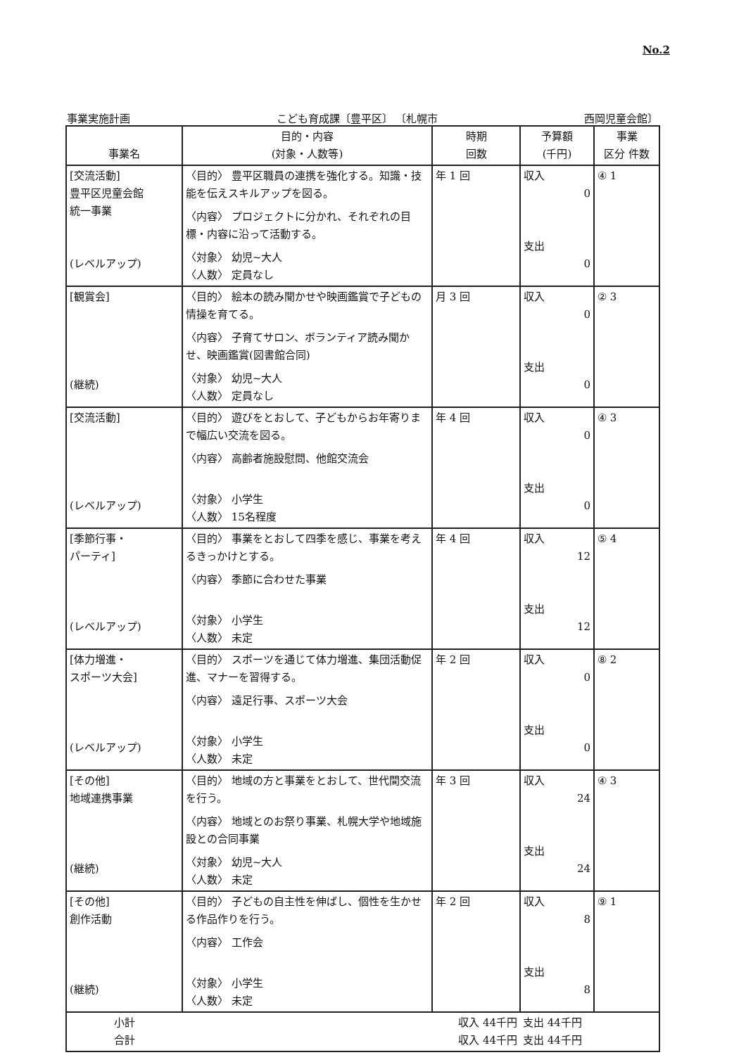No.2
事業実施計画 こども育成課〔豊平区〕 〔札幌市 西岡児童会館〕
| 事業名 | 目的・内容 (対象・人数等) | 時期 回数 | 予算額 (千円) | 事業 区分 件数 |
| --- | --- | --- | --- | --- |
| [交流活動] 豊平区児童会館 統一事業 (レベルアップ) | 〈目的〉 豊平区職員の連携を強化する。知識・技能を伝えスキルアップを図る。 〈内容〉 プロジェクトに分かれ、それぞれの目標・内容に沿って活動する。 〈対象〉 幼児~大人 〈人数〉 定員なし | 年 1 回 | 収入 0 支出 0 | ④ 1 |
| [観賞会] (継続) | 〈目的〉 絵本の読み聞かせや映画鑑賞で子どもの情操を育てる。 〈内容〉 子育てサロン、ボランティア読み聞かせ、映画鑑賞(図書館合同) 〈対象〉 幼児~大人 〈人数〉 定員なし | 月 3 回 | 収入 0 支出 0 | ② 3 |
| [交流活動] (レベルアップ) | 〈目的〉 遊びをとおして、子どもからお年寄りまで幅広い交流を図る。 〈内容〉 高齢者施設慰問、他館交流会 〈対象〉 小学生 〈人数〉 15名程度 | 年 4 回 | 収入 0 支出 0 | ④ 3 |
| [季節行事・ パーティ] (レベルアップ) | 〈目的〉 事業をとおして四季を感じ、事業を考えるきっかけとする。 〈内容〉 季節に合わせた事業 〈対象〉 小学生 〈人数〉 未定 | 年 4 回 | 収入 12 支出 12 | ⑤ 4 |
| [体力増進・ スポーツ大会] (レベルアップ) | 〈目的〉 スポーツを通じて体力増進、集団活動促進、マナーを習得する。 〈内容〉 遠足行事、スポーツ大会 〈対象〉 小学生 〈人数〉 未定 | 年 2 回 | 収入 0 支出 0 | ⑧ 2 |
| [その他] 地域連携事業 (継続) | 〈目的〉 地域の方と事業をとおして、世代間交流を行う。 〈内容〉 地域とのお祭り事業、札幌大学や地域施設との合同事業 〈対象〉 幼児~大人 〈人数〉 未定 | 年 3 回 | 収入 24 支出 24 | ④ 3 |
| [その他] 創作活動 (継続) | 〈目的〉 子どもの自主性を伸ばし、個性を生かせる作品作りを行う。 〈内容〉 工作会 〈対象〉 小学生 〈人数〉 未定 | 年 2 回 | 収入 8 支出 8 | ⑨ 1 |
| 小計 合計 | 収入 44千円 収入 44千円 | | 支出 44千円 支出 44千円 | |